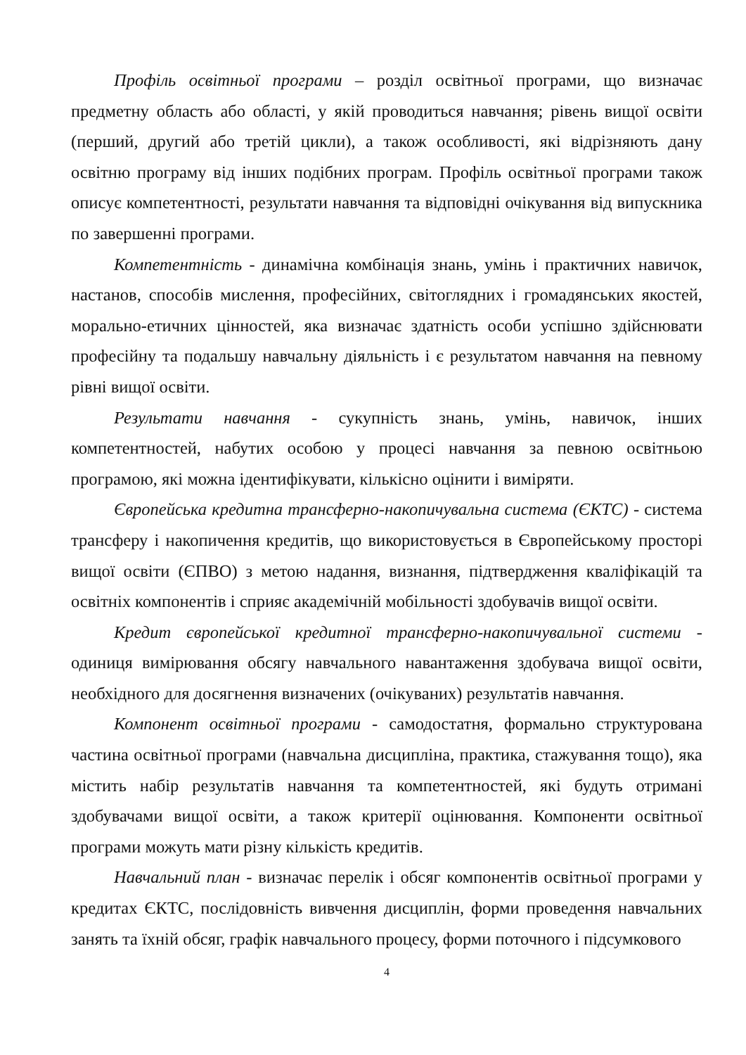Профіль освітньої програми – розділ освітньої програми, що визначає предметну область або області, у якій проводиться навчання; рівень вищої освіти (перший, другий або третій цикли), а також особливості, які відрізняють дану освітню програму від інших подібних програм. Профіль освітньої програми також описує компетентності, результати навчання та відповідні очікування від випускника по завершенні програми.
Компетентність - динамічна комбінація знань, умінь і практичних навичок, настанов, способів мислення, професійних, світоглядних і громадянських якостей, морально-етичних цінностей, яка визначає здатність особи успішно здійснювати професійну та подальшу навчальну діяльність і є результатом навчання на певному рівні вищої освіти.
Результати навчання - сукупність знань, умінь, навичок, інших компетентностей, набутих особою у процесі навчання за певною освітньою програмою, які можна ідентифікувати, кількісно оцінити і виміряти.
Європейська кредитна трансферно-накопичувальна система (ЄКТС) - система трансферу і накопичення кредитів, що використовується в Європейському просторі вищої освіти (ЄПВО) з метою надання, визнання, підтвердження кваліфікацій та освітніх компонентів і сприяє академічній мобільності здобувачів вищої освіти.
Кредит європейської кредитної трансферно-накопичувальної системи - одиниця вимірювання обсягу навчального навантаження здобувача вищої освіти, необхідного для досягнення визначених (очікуваних) результатів навчання.
Компонент освітньої програми - самодостатня, формально структурована частина освітньої програми (навчальна дисципліна, практика, стажування тощо), яка містить набір результатів навчання та компетентностей, які будуть отримані здобувачами вищої освіти, а також критерії оцінювання. Компоненти освітньої програми можуть мати різну кількість кредитів.
Навчальний план - визначає перелік і обсяг компонентів освітньої програми у кредитах ЄКТС, послідовність вивчення дисциплін, форми проведення навчальних занять та їхній обсяг, графік навчального процесу, форми поточного і підсумкового
4